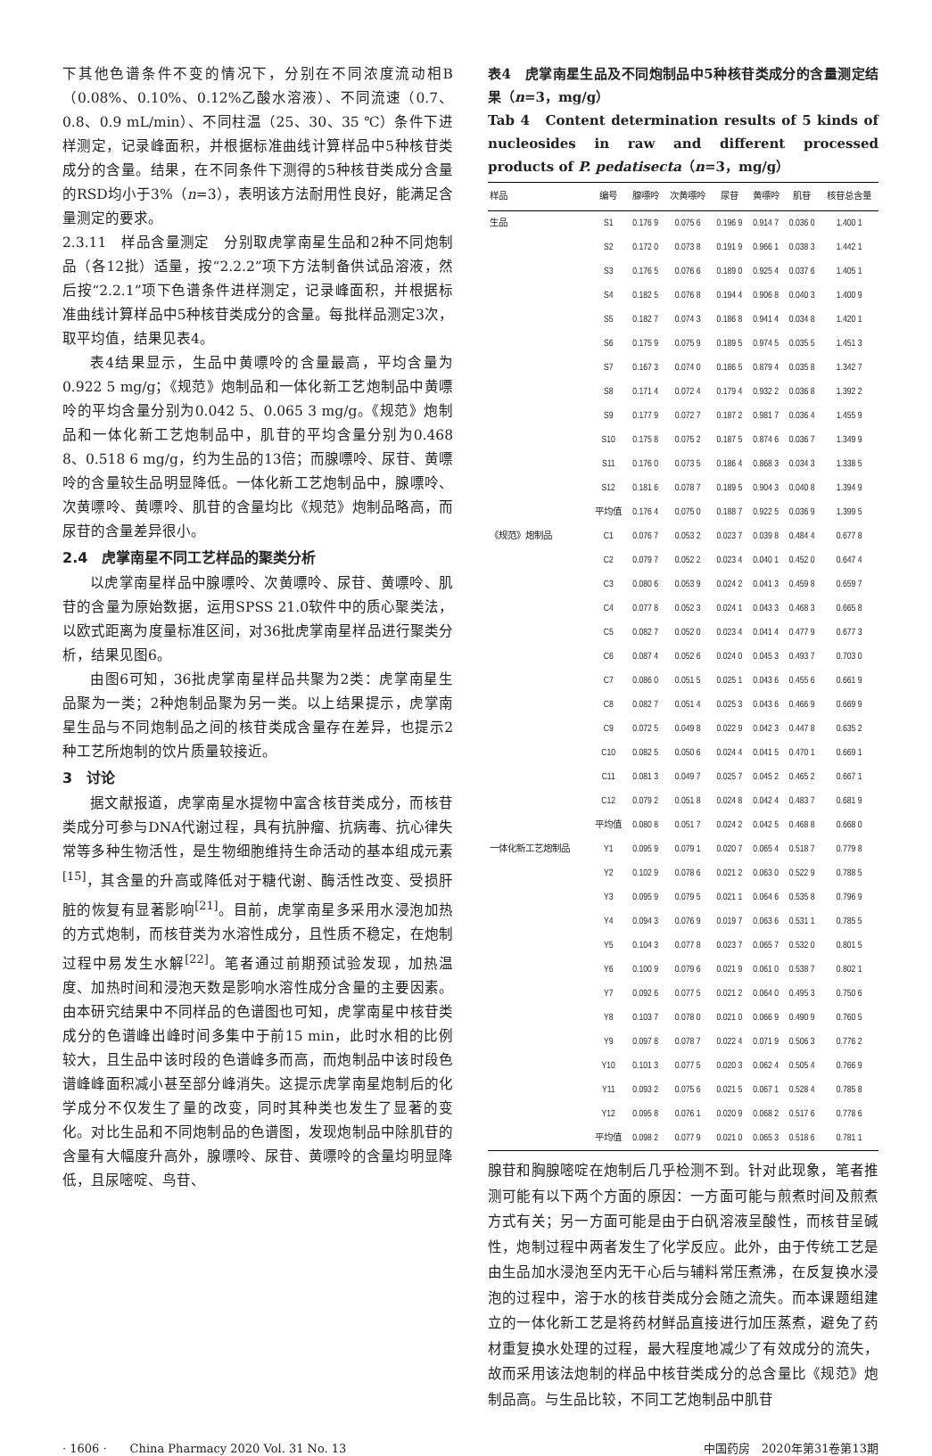下其他色谱条件不变的情况下，分别在不同浓度流动相B（0.08%、0.10%、0.12%乙酸水溶液）、不同流速（0.7、0.8、0.9 mL/min）、不同柱温（25、30、35 ℃）条件下进样测定，记录峰面积，并根据标准曲线计算样品中5种核苷类成分的含量。结果，在不同条件下测得的5种核苷类成分含量的RSD均小于3%（n=3），表明该方法耐用性良好，能满足含量测定的要求。
2.3.11　样品含量测定　分别取虎掌南星生品和2种不同炮制品（各12批）适量，按“2.2.2”项下方法制备供试品溶液，然后按“2.2.1”项下色谱条件进样测定，记录峰面积，并根据标准曲线计算样品中5种核苷类成分的含量。每批样品测定3次，取平均值，结果见表4。
表4结果显示，生品中黄嘌呤的含量最高，平均含量为0.922 5 mg/g；《规范》炮制品和一体化新工艺炮制品中黄嘌呤的平均含量分别为0.042 5、0.065 3 mg/g。《规范》炮制品和一体化新工艺炮制品中，肌苷的平均含量分别为0.468 8、0.518 6 mg/g，约为生品的13倍；而腺嘌呤、尿苷、黄嘌呤的含量较生品明显降低。一体化新工艺炮制品中，腺嘌呤、次黄嘌呤、黄嘌呤、肌苷的含量均比《规范》炮制品略高，而尿苷的含量差异很小。
2.4　虎掌南星不同工艺样品的聚类分析
以虎掌南星样品中腺嘌呤、次黄嘌呤、尿苷、黄嘌呤、肌苷的含量为原始数据，运用SPSS 21.0软件中的质心聚类法，以欧式距离为度量标准区间，对36批虎掌南星样品进行聚类分析，结果见图6。
由图6可知，36批虎掌南星样品共聚为2类：虎掌南星生品聚为一类；2种炮制品聚为另一类。以上结果提示，虎掌南星生品与不同炮制品之间的核苷类成含量存在差异，也提示2种工艺所炮制的饮片质量较接近。
3　讨论
据文献报道，虎掌南星水提物中富含核苷类成分，而核苷类成分可参与DNA代谢过程，具有抗肿瘤、抗病毒、抗心律失常等多种生物活性，是生物细胞维持生命活动的基本组成元素<sup>[15]</sup>，其含量的升高或降低对于糖代谢、酶活性改变、受损肝脏的恢复有显著影响<sup>[21]</sup>。目前，虎掌南星多采用水浸泡加热的方式炮制，而核苷类为水溶性成分，且性质不稳定，在炮制过程中易发生水解<sup>[22]</sup>。笔者通过前期预试验发现，加热温度、加热时间和浸泡天数是影响水溶性成分含量的主要因素。由本研究结果中不同样品的色谱图也可知，虎掌南星中核苷类成分的色谱峰出峰时间多集中于前15 min，此时水相的比例较大，且生品中该时段的色谱峰多而高，而炮制品中该时段色谱峰峰面积减小甚至部分峰消失。这提示虎掌南星炮制后的化学成分不仅发生了量的改变，同时其种类也发生了显著的变化。对比生品和不同炮制品的色谱图，发现炮制品中除肌苷的含量有大幅度升高外，腺嘌呤、尿苷、黄嘌呤的含量均明显降低，且尿嘧啶、鸟苷、
表4　虎掌南星生品及不同炮制品中5种核苷类成分的含量测定结果（n=3，mg/g）
Tab 4　Content determination results of 5 kinds of nucleosides in raw and different processed products of P. pedatisecta（n=3，mg/g）
| 样品 | 编号 | 腺嘌呤 | 次黄嘌呤 | 尿苷 | 黄嘌呤 | 肌苷 | 核苷总含量 |
| --- | --- | --- | --- | --- | --- | --- | --- |
| 生品 | S1 | 0.176 9 | 0.075 6 | 0.196 9 | 0.914 7 | 0.036 0 | 1.400 1 |
| | S2 | 0.172 0 | 0.073 8 | 0.191 9 | 0.966 1 | 0.038 3 | 1.442 1 |
| | S3 | 0.176 5 | 0.076 6 | 0.189 0 | 0.925 4 | 0.037 6 | 1.405 1 |
| | S4 | 0.182 5 | 0.076 8 | 0.194 4 | 0.906 8 | 0.040 3 | 1.400 9 |
| | S5 | 0.182 7 | 0.074 3 | 0.186 8 | 0.941 4 | 0.034 8 | 1.420 1 |
| | S6 | 0.175 9 | 0.075 9 | 0.189 5 | 0.974 5 | 0.035 5 | 1.451 3 |
| | S7 | 0.167 3 | 0.074 0 | 0.186 5 | 0.879 4 | 0.035 8 | 1.342 7 |
| | S8 | 0.171 4 | 0.072 4 | 0.179 4 | 0.932 2 | 0.036 8 | 1.392 2 |
| | S9 | 0.177 9 | 0.072 7 | 0.187 2 | 0.981 7 | 0.036 4 | 1.455 9 |
| | S10 | 0.175 8 | 0.075 2 | 0.187 5 | 0.874 6 | 0.036 7 | 1.349 9 |
| | S11 | 0.176 0 | 0.073 5 | 0.186 4 | 0.868 3 | 0.034 3 | 1.338 5 |
| | S12 | 0.181 6 | 0.078 7 | 0.189 5 | 0.904 3 | 0.040 8 | 1.394 9 |
| | 平均值 | 0.176 4 | 0.075 0 | 0.188 7 | 0.922 5 | 0.036 9 | 1.399 5 |
| 《规范》炮制品 | C1 | 0.076 7 | 0.053 2 | 0.023 7 | 0.039 8 | 0.484 4 | 0.677 8 |
| | C2 | 0.079 7 | 0.052 2 | 0.023 4 | 0.040 1 | 0.452 0 | 0.647 4 |
| | C3 | 0.080 6 | 0.053 9 | 0.024 2 | 0.041 3 | 0.459 8 | 0.659 7 |
| | C4 | 0.077 8 | 0.052 3 | 0.024 1 | 0.043 3 | 0.468 3 | 0.665 8 |
| | C5 | 0.082 7 | 0.052 0 | 0.023 4 | 0.041 4 | 0.477 9 | 0.677 3 |
| | C6 | 0.087 4 | 0.052 6 | 0.024 0 | 0.045 3 | 0.493 7 | 0.703 0 |
| | C7 | 0.086 0 | 0.051 5 | 0.025 1 | 0.043 6 | 0.455 6 | 0.661 9 |
| | C8 | 0.082 7 | 0.051 4 | 0.025 3 | 0.043 6 | 0.466 9 | 0.669 9 |
| | C9 | 0.072 5 | 0.049 8 | 0.022 9 | 0.042 3 | 0.447 8 | 0.635 2 |
| | C10 | 0.082 5 | 0.050 6 | 0.024 4 | 0.041 5 | 0.470 1 | 0.669 1 |
| | C11 | 0.081 3 | 0.049 7 | 0.025 7 | 0.045 2 | 0.465 2 | 0.667 1 |
| | C12 | 0.079 2 | 0.051 8 | 0.024 8 | 0.042 4 | 0.483 7 | 0.681 9 |
| | 平均值 | 0.080 8 | 0.051 7 | 0.024 2 | 0.042 5 | 0.468 8 | 0.668 0 |
| 一体化新工艺炮制品 | Y1 | 0.095 9 | 0.079 1 | 0.020 7 | 0.065 4 | 0.518 7 | 0.779 8 |
| | Y2 | 0.102 9 | 0.078 6 | 0.021 2 | 0.063 0 | 0.522 9 | 0.788 5 |
| | Y3 | 0.095 9 | 0.079 5 | 0.021 1 | 0.064 6 | 0.535 8 | 0.796 9 |
| | Y4 | 0.094 3 | 0.076 9 | 0.019 7 | 0.063 6 | 0.531 1 | 0.785 5 |
| | Y5 | 0.104 3 | 0.077 8 | 0.023 7 | 0.065 7 | 0.532 0 | 0.801 5 |
| | Y6 | 0.100 9 | 0.079 6 | 0.021 9 | 0.061 0 | 0.538 7 | 0.802 1 |
| | Y7 | 0.092 6 | 0.077 5 | 0.021 2 | 0.064 0 | 0.495 3 | 0.750 6 |
| | Y8 | 0.103 7 | 0.078 0 | 0.021 0 | 0.066 9 | 0.490 9 | 0.760 5 |
| | Y9 | 0.097 8 | 0.078 7 | 0.022 4 | 0.071 9 | 0.506 3 | 0.776 2 |
| | Y10 | 0.101 3 | 0.077 5 | 0.020 3 | 0.062 4 | 0.505 4 | 0.766 9 |
| | Y11 | 0.093 2 | 0.075 6 | 0.021 5 | 0.067 1 | 0.528 4 | 0.785 8 |
| | Y12 | 0.095 8 | 0.076 1 | 0.020 9 | 0.068 2 | 0.517 6 | 0.778 6 |
| | 平均值 | 0.098 2 | 0.077 9 | 0.021 0 | 0.065 3 | 0.518 6 | 0.781 1 |
腺苷和胸腺嘧啶在炮制后几乎检测不到。针对此现象，笔者推测可能有以下两个方面的原因：一方面可能与煎煮时间及煎煮方式有关；另一方面可能是由于白矾溶液呈酸性，而核苷呈碱性，炮制过程中两者发生了化学反应。此外，由于传统工艺是由生品加水浸泡至内无干心后与辅料常压煮沸，在反复换水浸泡的过程中，溶于水的核苷类成分会随之流失。而本课题组建立的一体化新工艺是将药材鲜品直接进行加压蒸煮，避免了药材重复换水处理的过程，最大程度地减少了有效成分的流失，故而采用该法炮制的样品中核苷类成分的总含量比《规范》炮制品高。与生品比较，不同工艺炮制品中肌苷
· 1606 ·　　China Pharmacy 2020 Vol. 31 No. 13 中国药房　2020年第31卷第13期